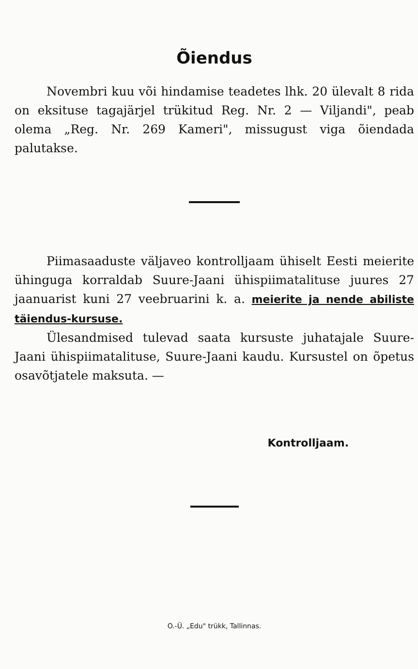Õiendus
Novembri kuu või hindamise teadetes lhk. 20 ülevalt 8 rida on eksituse tagajärjel trükitud Reg. Nr. 2 — Viljandi", peab olema „Reg. Nr. 269 Kameri", missugust viga õiendada palutakse.
Piimasaaduste väljaveo kontrolljaam ühiselt Eesti meierite ühinguga korraldab Suure-Jaani ühispiimatalituse juures 27 jaanuarist kuni 27 veebruarini k. a. meierite ja nende abiliste täiendus-kursuse.
Ülesandmised tulevad saata kursuste juhatajale Suure-Jaani ühispiimatalituse, Suure-Jaani kaudu. Kursustel on õpetus osavõtjatele maksuta. —
Kontrolljaam.
O.-Ü. „Edu" trükk, Tallinnas.